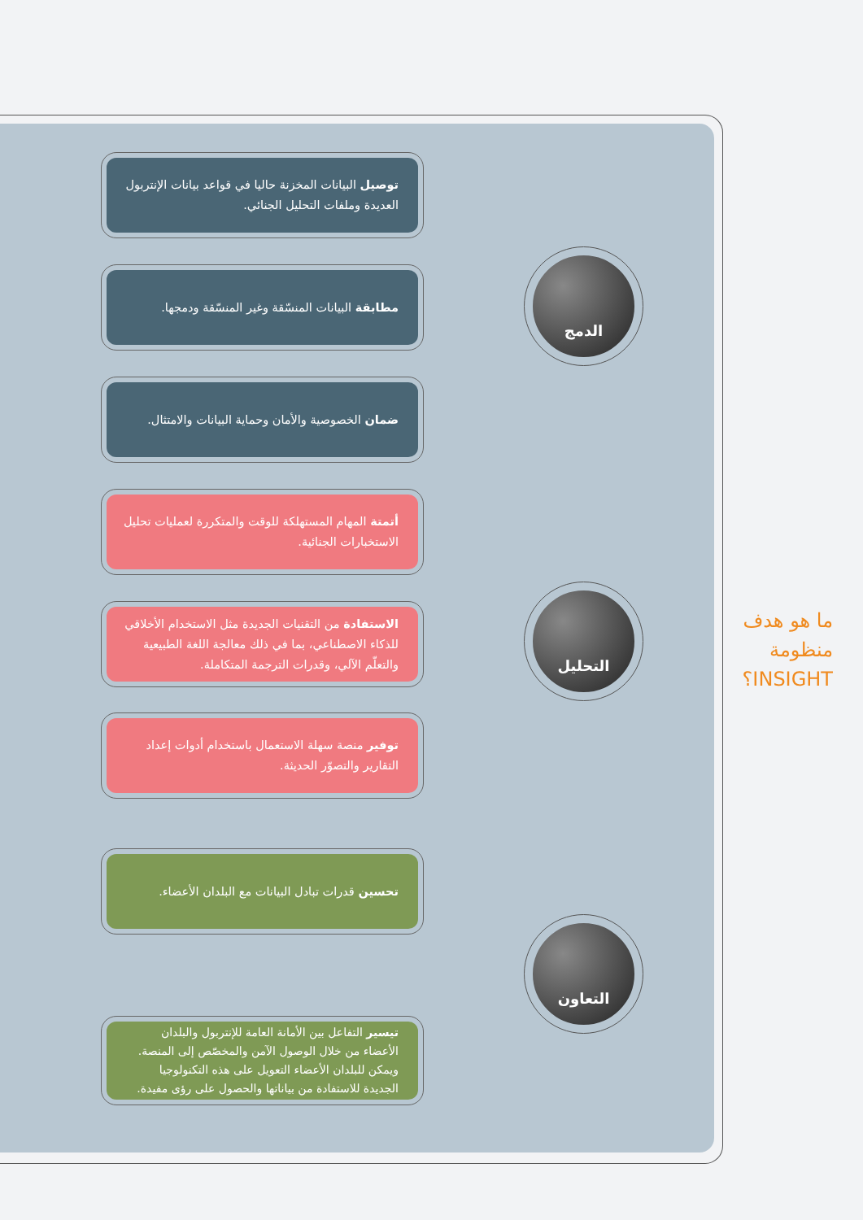ما هو هدف منظومة INSIGHT؟
توصيل البيانات المخزنة حاليا في قواعد بيانات الإنتربول العديدة وملفات التحليل الجنائي.
مطابقة البيانات المنسّقة وغير المنسّقة ودمجها.
ضمان الخصوصية والأمان وحماية البيانات والامتثال.
الدمج
أتمتة المهام المستهلكة للوقت والمتكررة لعمليات تحليل الاستخبارات الجنائية.
الاستفادة من التقنيات الجديدة مثل الاستخدام الأخلاقي للذكاء الاصطناعي، بما في ذلك معالجة اللغة الطبيعية والتعلّم الآلي، وقدرات الترجمة المتكاملة.
توفير منصة سهلة الاستعمال باستخدام أدوات إعداد التقارير والتصوّر الحديثة.
التحليل
تحسين قدرات تبادل البيانات مع البلدان الأعضاء.
تيسير التفاعل بين الأمانة العامة للإنتربول والبلدان الأعضاء من خلال الوصول الآمن والمخصّص إلى المنصة. ويمكن للبلدان الأعضاء التعويل على هذه التكنولوجيا الجديدة للاستفادة من بياناتها والحصول على رؤى مفيدة.
التعاون